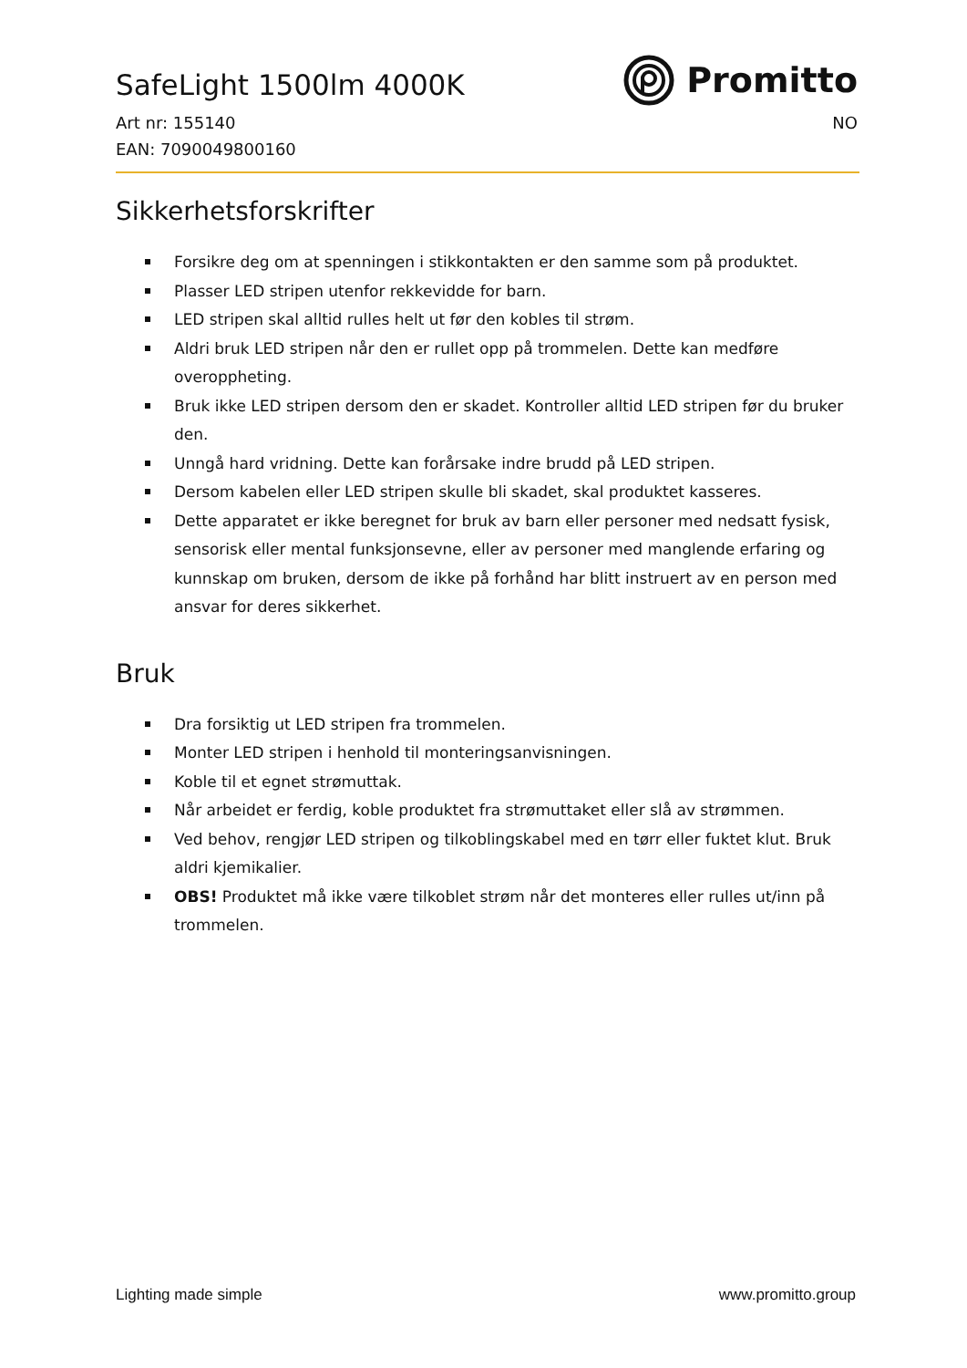SafeLight 1500lm 4000K
Promitto
Art nr: 155140 NO
EAN: 7090049800160
Sikkerhetsforskrifter
Forsikre deg om at spenningen i stikkontakten er den samme som på produktet.
Plasser LED stripen utenfor rekkevidde for barn.
LED stripen skal alltid rulles helt ut før den kobles til strøm.
Aldri bruk LED stripen når den er rullet opp på trommelen. Dette kan medføre overoppheting.
Bruk ikke LED stripen dersom den er skadet. Kontroller alltid LED stripen før du bruker den.
Unngå hard vridning. Dette kan forårsake indre brudd på LED stripen.
Dersom kabelen eller LED stripen skulle bli skadet, skal produktet kasseres.
Dette apparatet er ikke beregnet for bruk av barn eller personer med nedsatt fysisk, sensorisk eller mental funksjonsevne, eller av personer med manglende erfaring og kunnskap om bruken, dersom de ikke på forhånd har blitt instruert av en person med ansvar for deres sikkerhet.
Bruk
Dra forsiktig ut LED stripen fra trommelen.
Monter LED stripen i henhold til monteringsanvisningen.
Koble til et egnet strømuttak.
Når arbeidet er ferdig, koble produktet fra strømuttaket eller slå av strømmen.
Ved behov, rengjør LED stripen og tilkoblingskabel med en tørr eller fuktet klut. Bruk aldri kjemikalier.
OBS! Produktet må ikke være tilkoblet strøm når det monteres eller rulles ut/inn på trommelen.
Lighting made simple www.promitto.group